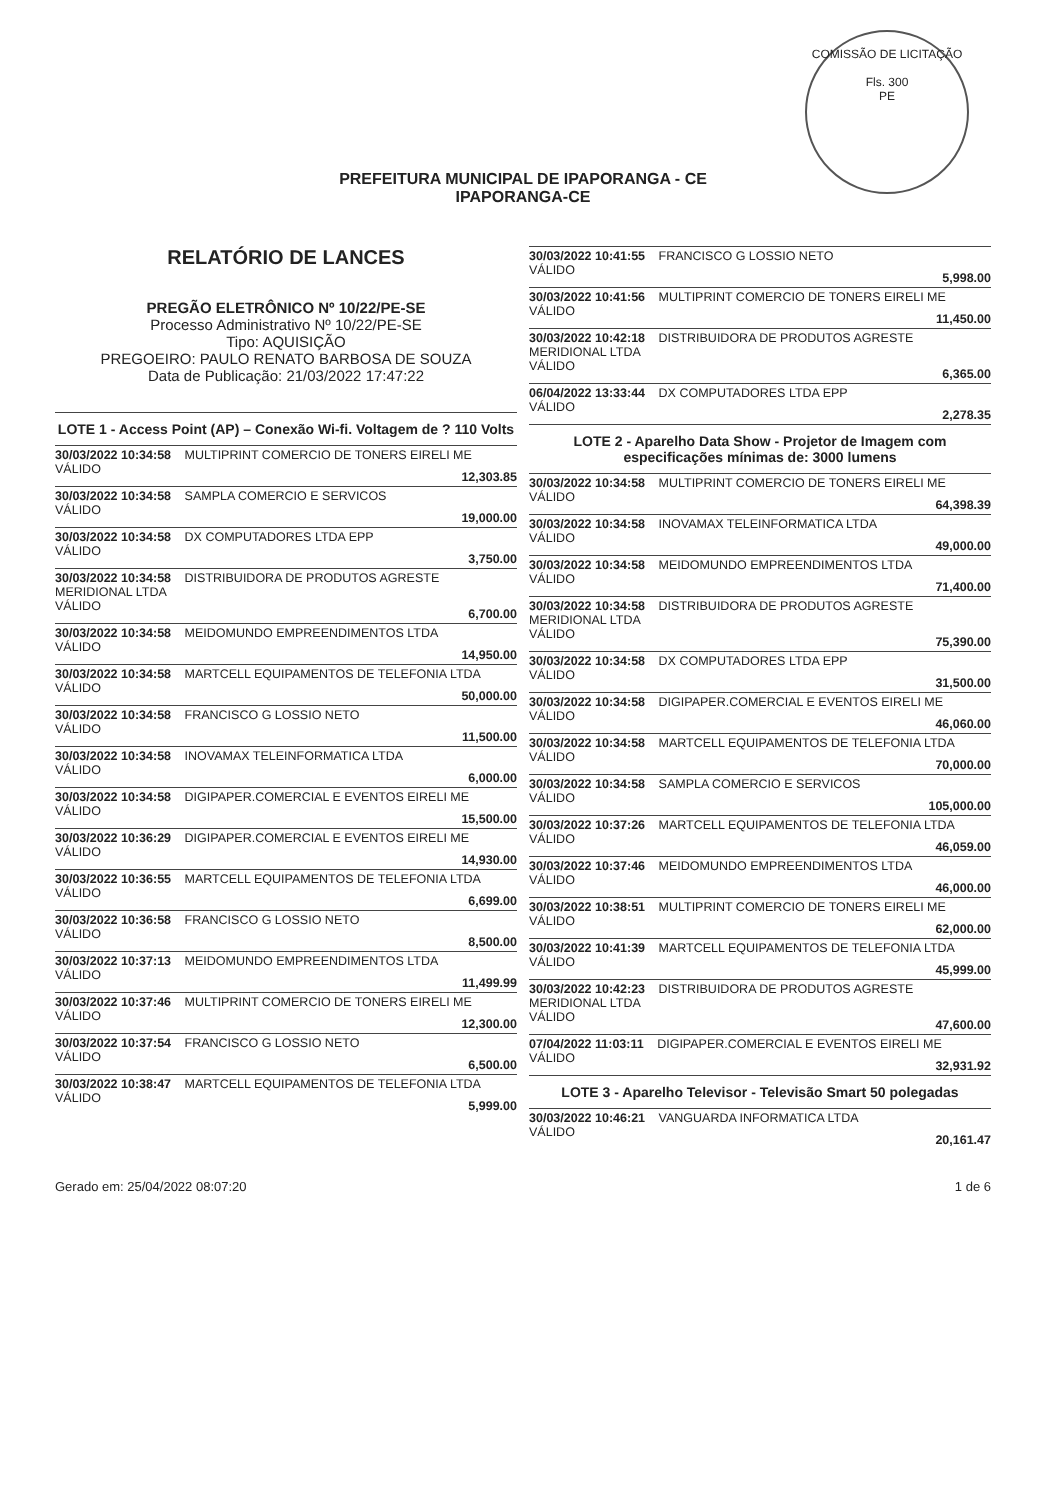COMISSÃO DE LICITAÇÃO
Fls. 300
PE
PREFEITURA MUNICIPAL DE IPAPORANGA - CE
IPAPORANGA-CE
RELATÓRIO DE LANCES
PREGÃO ELETRÔNICO Nº 10/22/PE-SE
Processo Administrativo Nº 10/22/PE-SE
Tipo: AQUISIÇÃO
PREGOEIRO: PAULO RENATO BARBOSA DE SOUZA
Data de Publicação: 21/03/2022 17:47:22
LOTE 1 - Access Point (AP) – Conexão Wi-fi. Voltagem de ? 110 Volts
30/03/2022 10:34:58 MULTIPRINT COMERCIO DE TONERS EIRELI ME
VÁLIDO 12,303.85
30/03/2022 10:34:58 SAMPLA COMERCIO E SERVICOS
VÁLIDO 19,000.00
30/03/2022 10:34:58 DX COMPUTADORES LTDA EPP
VÁLIDO 3,750.00
30/03/2022 10:34:58 DISTRIBUIDORA DE PRODUTOS AGRESTE MERIDIONAL LTDA
VÁLIDO 6,700.00
30/03/2022 10:34:58 MEIDOMUNDO EMPREENDIMENTOS LTDA
VÁLIDO 14,950.00
30/03/2022 10:34:58 MARTCELL EQUIPAMENTOS DE TELEFONIA LTDA
VÁLIDO 50,000.00
30/03/2022 10:34:58 FRANCISCO G LOSSIO NETO
VÁLIDO 11,500.00
30/03/2022 10:34:58 INOVAMAX TELEINFORMATICA LTDA
VÁLIDO 6,000.00
30/03/2022 10:34:58 DIGIPAPER.COMERCIAL E EVENTOS EIRELI ME
VÁLIDO 15,500.00
30/03/2022 10:36:29 DIGIPAPER.COMERCIAL E EVENTOS EIRELI ME
VÁLIDO 14,930.00
30/03/2022 10:36:55 MARTCELL EQUIPAMENTOS DE TELEFONIA LTDA
VÁLIDO 6,699.00
30/03/2022 10:36:58 FRANCISCO G LOSSIO NETO
VÁLIDO 8,500.00
30/03/2022 10:37:13 MEIDOMUNDO EMPREENDIMENTOS LTDA
VÁLIDO 11,499.99
30/03/2022 10:37:46 MULTIPRINT COMERCIO DE TONERS EIRELI ME
VÁLIDO 12,300.00
30/03/2022 10:37:54 FRANCISCO G LOSSIO NETO
VÁLIDO 6,500.00
30/03/2022 10:38:47 MARTCELL EQUIPAMENTOS DE TELEFONIA LTDA
VÁLIDO 5,999.00
30/03/2022 10:41:55 FRANCISCO G LOSSIO NETO
VÁLIDO 5,998.00
30/03/2022 10:41:56 MULTIPRINT COMERCIO DE TONERS EIRELI ME
VÁLIDO 11,450.00
30/03/2022 10:42:18 DISTRIBUIDORA DE PRODUTOS AGRESTE MERIDIONAL LTDA
VÁLIDO 6,365.00
06/04/2022 13:33:44 DX COMPUTADORES LTDA EPP
VÁLIDO 2,278.35
LOTE 2 - Aparelho Data Show - Projetor de Imagem com especificações mínimas de: 3000 lumens
30/03/2022 10:34:58 MULTIPRINT COMERCIO DE TONERS EIRELI ME
VÁLIDO 64,398.39
30/03/2022 10:34:58 INOVAMAX TELEINFORMATICA LTDA
VÁLIDO 49,000.00
30/03/2022 10:34:58 MEIDOMUNDO EMPREENDIMENTOS LTDA
VÁLIDO 71,400.00
30/03/2022 10:34:58 DISTRIBUIDORA DE PRODUTOS AGRESTE MERIDIONAL LTDA
VÁLIDO 75,390.00
30/03/2022 10:34:58 DX COMPUTADORES LTDA EPP
VÁLIDO 31,500.00
30/03/2022 10:34:58 DIGIPAPER.COMERCIAL E EVENTOS EIRELI ME
VÁLIDO 46,060.00
30/03/2022 10:34:58 MARTCELL EQUIPAMENTOS DE TELEFONIA LTDA
VÁLIDO 70,000.00
30/03/2022 10:34:58 SAMPLA COMERCIO E SERVICOS
VÁLIDO 105,000.00
30/03/2022 10:37:26 MARTCELL EQUIPAMENTOS DE TELEFONIA LTDA
VÁLIDO 46,059.00
30/03/2022 10:37:46 MEIDOMUNDO EMPREENDIMENTOS LTDA
VÁLIDO 46,000.00
30/03/2022 10:38:51 MULTIPRINT COMERCIO DE TONERS EIRELI ME
VÁLIDO 62,000.00
30/03/2022 10:41:39 MARTCELL EQUIPAMENTOS DE TELEFONIA LTDA
VÁLIDO 45,999.00
30/03/2022 10:42:23 DISTRIBUIDORA DE PRODUTOS AGRESTE MERIDIONAL LTDA
VÁLIDO 47,600.00
07/04/2022 11:03:11 DIGIPAPER.COMERCIAL E EVENTOS EIRELI ME
VÁLIDO 32,931.92
LOTE 3 - Aparelho Televisor - Televisão Smart 50 polegadas
30/03/2022 10:46:21 VANGUARDA INFORMATICA LTDA
VÁLIDO 20,161.47
Gerado em: 25/04/2022 08:07:20 1 de 6